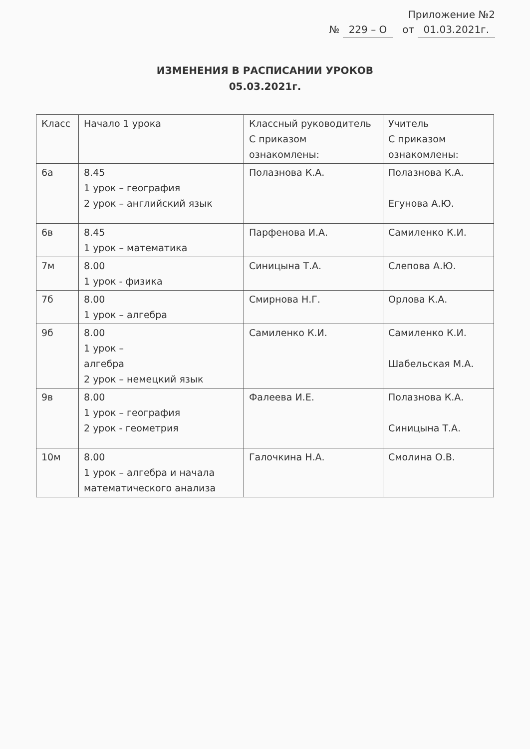Приложение №2
№ 229 – О от 01.03.2021г.
ИЗМЕНЕНИЯ В РАСПИСАНИИ УРОКОВ
05.03.2021г.
| Класс | Начало 1 урока | Классный руководитель С приказом ознакомлены: | Учитель С приказом ознакомлены: |
| 6а | 8.45 1 урок – география 2 урок – английский язык | Полазнова К.А. | Полазнова К.А. Егунова А.Ю. |
| 6в | 8.45 1 урок – математика | Парфенова И.А. | Самиленко К.И. |
| 7м | 8.00 1 урок - физика | Синицына Т.А. | Слепова А.Ю. |
| 7б | 8.00 1 урок – алгебра | Смирнова Н.Г. | Орлова К.А. |
| 9б | 8.00 1 урок – алгебра 2 урок – немецкий язык | Самиленко К.И. | Самиленко К.И. Шабельская М.А. |
| 9в | 8.00 1 урок – география 2 урок - геометрия | Фалеева И.Е. | Полазнова К.А. Синицына Т.А. |
| 10м | 8.00 1 урок – алгебра и начала математического анализа | Галочкина Н.А. | Смолина О.В. |